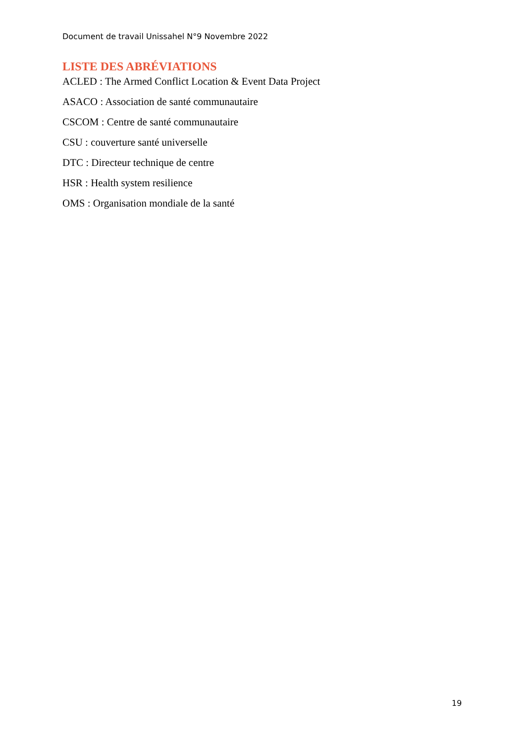Document de travail Unissahel N°9 Novembre 2022
LISTE DES ABRÉVIATIONS
ACLED : The Armed Conflict Location & Event Data Project
ASACO : Association de santé communautaire
CSCOM : Centre de santé communautaire
CSU : couverture santé universelle
DTC : Directeur technique de centre
HSR : Health system resilience
OMS : Organisation mondiale de la santé
19